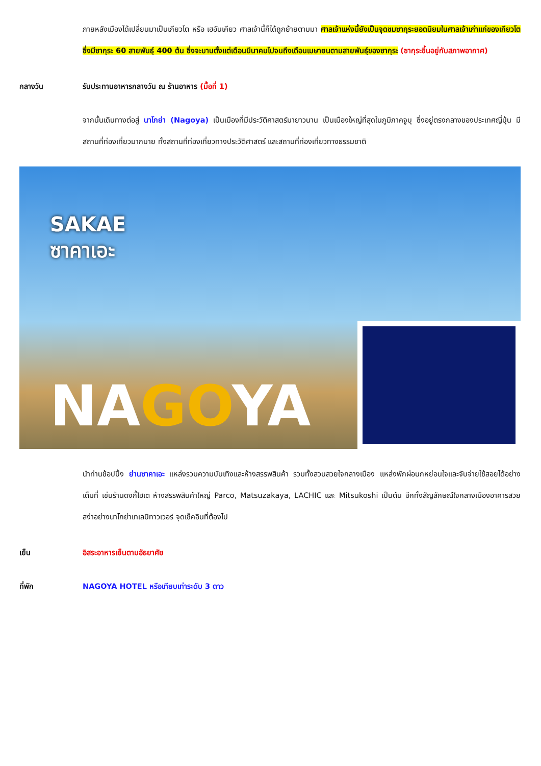ภายหลังเมืองได้เปลี่ยนมาเป็นเกียวโต หรือ เฮอันเคียว ศาลเจ้านี้ก็ได้ถูกย้ายตามมา ศาลเจ้าแห่งนี้ยังเป็นจุดชมซากุระยอดนิยมในศาลเจ้าเก่าแก่ของเกียวโต ซึ่งมีซากุระ 60 สายพันธุ์ 400 ต้น ซึ่งจะบานตั้งแต่เดือนมีนาคมไปจนถึงเดือนเมษายนตามสายพันธุ์ของซากุระ (ซากุระขึ้นอยู่กับสภาพอากาศ)
กลางวัน รับประทานอาหารกลางวัน ณ ร้านอาหาร (มื้อที่ 1)
จากนั้นเดินทางต่อสู่ นาโกย่า (Nagoya) เป็นเมืองที่มีประวัติศาสตร์มายาวนาน เป็นเมืองใหญ่ที่สุดในภูมิภาคจูบุ ซึ่งอยู่ตรงกลางของประเทศญี่ปุ่น มีสถานที่ท่องเที่ยวมากมาย ทั้งสถานที่ท่องเที่ยวทางประวัติศาสตร์ และสถานที่ท่องเที่ยวทางธรรมชาติ
SAKAE
ซาคาเอะ
NAGOYA
นำท่านช้อปปิ้ง ย่านซาคาเอะ แหล่งรวมความบันเทิงและห้างสรรพสินค้า รวมทั้งสวนสวยใจกลางเมือง แหล่งพักผ่อนกหย่อนใจและจับจ่ายใช้สอยได้อย่างเต็มที่ เช่นร้านดงกี้โฮเต ห้างสรรพสินค้าใหญ่ Parco, Matsuzakaya, LACHIC และ Mitsukoshi เป็นต้น อีกทั้งสัญลักษณ์ใจกลางเมืองอาคารสวยสง่าอย่างนาโกย่าเทเลบิทาวเวอร์ จุดเช็คอินที่ต้องไป
เย็น อิสระอาหารเย็นตามอัธยาศัย
ที่พัก NAGOYA HOTEL หรือเทียบเท่าระดับ 3 ดาว